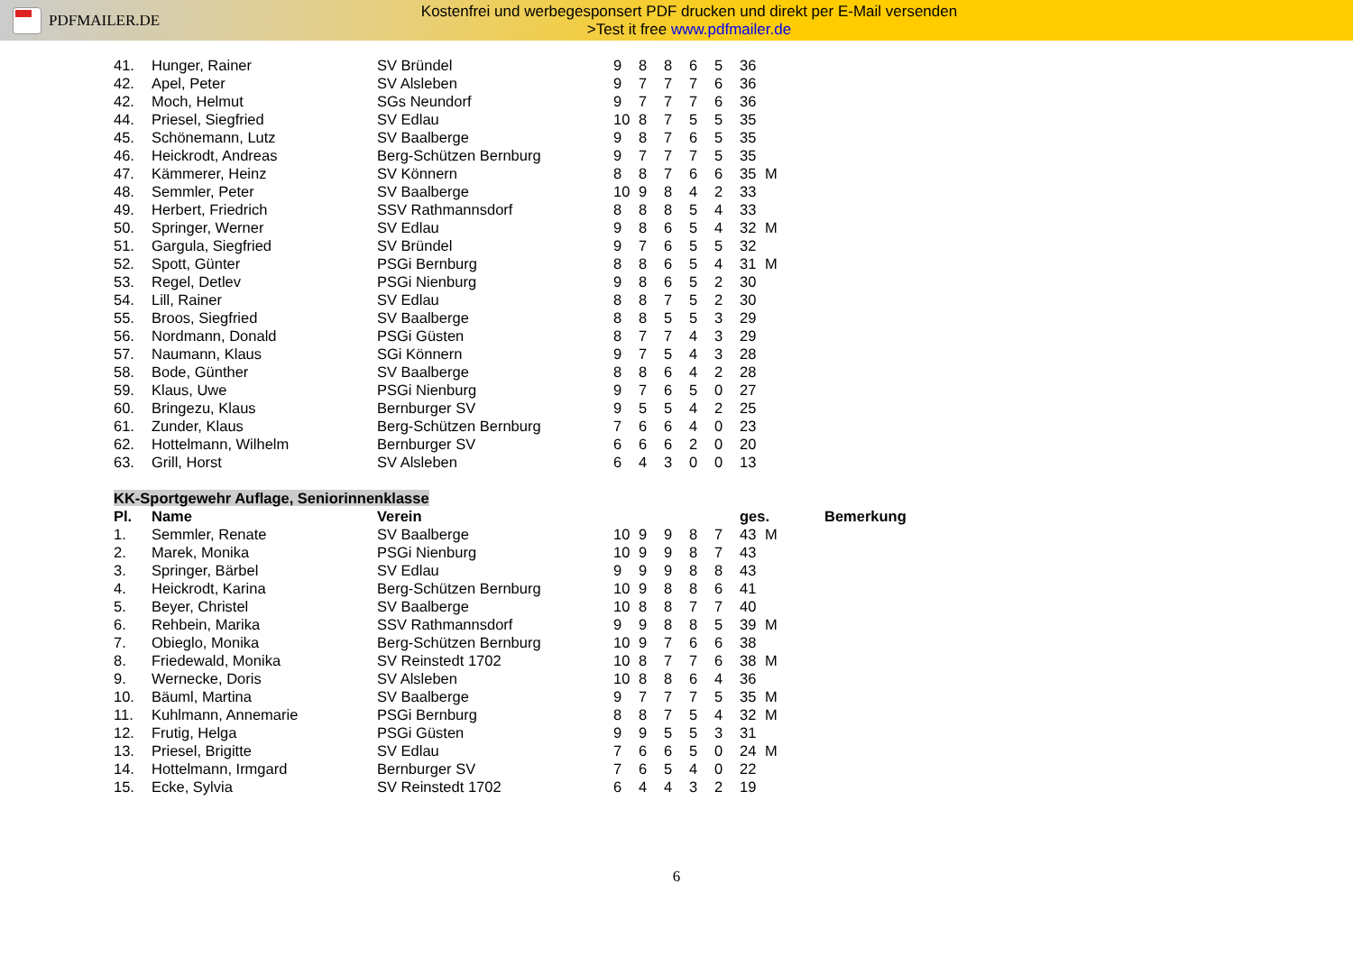PDFMAILER.DE
Kostenfrei und werbegesponsert PDF drucken und direkt per E-Mail versenden >Test it free www.pdfmailer.de
| 41. | Hunger, Rainer | SV Bründel | 9 | 8 | 8 | 6 | 5 | 36 | | |
| 42. | Apel, Peter | SV Alsleben | 9 | 7 | 7 | 7 | 6 | 36 | | |
| 42. | Moch, Helmut | SGs Neundorf | 9 | 7 | 7 | 7 | 6 | 36 | | |
| 44. | Priesel, Siegfried | SV Edlau | 10 | 8 | 7 | 5 | 5 | 35 | | |
| 45. | Schönemann, Lutz | SV Baalberge | 9 | 8 | 7 | 6 | 5 | 35 | | |
| 46. | Heickrodt, Andreas | Berg-Schützen Bernburg | 9 | 7 | 7 | 7 | 5 | 35 | | |
| 47. | Kämmerer, Heinz | SV Könnern | 8 | 8 | 7 | 6 | 6 | 35 | M | |
| 48. | Semmler, Peter | SV Baalberge | 10 | 9 | 8 | 4 | 2 | 33 | | |
| 49. | Herbert, Friedrich | SSV Rathmannsdorf | 8 | 8 | 8 | 5 | 4 | 33 | | |
| 50. | Springer, Werner | SV Edlau | 9 | 8 | 6 | 5 | 4 | 32 | M | |
| 51. | Gargula, Siegfried | SV Bründel | 9 | 7 | 6 | 5 | 5 | 32 | | |
| 52. | Spott, Günter | PSGi Bernburg | 8 | 8 | 6 | 5 | 4 | 31 | M | |
| 53. | Regel, Detlev | PSGi Nienburg | 9 | 8 | 6 | 5 | 2 | 30 | | |
| 54. | Lill, Rainer | SV Edlau | 8 | 8 | 7 | 5 | 2 | 30 | | |
| 55. | Broos, Siegfried | SV Baalberge | 8 | 8 | 5 | 5 | 3 | 29 | | |
| 56. | Nordmann, Donald | PSGi Güsten | 8 | 7 | 7 | 4 | 3 | 29 | | |
| 57. | Naumann, Klaus | SGi Könnern | 9 | 7 | 5 | 4 | 3 | 28 | | |
| 58. | Bode, Günther | SV Baalberge | 8 | 8 | 6 | 4 | 2 | 28 | | |
| 59. | Klaus, Uwe | PSGi Nienburg | 9 | 7 | 6 | 5 | 0 | 27 | | |
| 60. | Bringezu, Klaus | Bernburger SV | 9 | 5 | 5 | 4 | 2 | 25 | | |
| 61. | Zunder, Klaus | Berg-Schützen Bernburg | 7 | 6 | 6 | 4 | 0 | 23 | | |
| 62. | Hottelmann, Wilhelm | Bernburger SV | 6 | 6 | 6 | 2 | 0 | 20 | | |
| 63. | Grill, Horst | SV Alsleben | 6 | 4 | 3 | 0 | 0 | 13 | | |
| KK-Sportgewehr Auflage, Seniorinnenklasse | | | | | | | | | | |
| Pl. | Name | Verein | | | | | | ges. | | Bemerkung |
| 1. | Semmler, Renate | SV Baalberge | 10 | 9 | 9 | 8 | 7 | 43 | M | |
| 2. | Marek, Monika | PSGi Nienburg | 10 | 9 | 9 | 8 | 7 | 43 | | |
| 3. | Springer, Bärbel | SV Edlau | 9 | 9 | 9 | 8 | 8 | 43 | | |
| 4. | Heickrodt, Karina | Berg-Schützen Bernburg | 10 | 9 | 8 | 8 | 6 | 41 | | |
| 5. | Beyer, Christel | SV Baalberge | 10 | 8 | 8 | 7 | 7 | 40 | | |
| 6. | Rehbein, Marika | SSV Rathmannsdorf | 9 | 9 | 8 | 8 | 5 | 39 | M | |
| 7. | Obieglo, Monika | Berg-Schützen Bernburg | 10 | 9 | 7 | 6 | 6 | 38 | | |
| 8. | Friedewald, Monika | SV Reinstedt 1702 | 10 | 8 | 7 | 7 | 6 | 38 | M | |
| 9. | Wernecke, Doris | SV Alsleben | 10 | 8 | 8 | 6 | 4 | 36 | | |
| 10. | Bäuml, Martina | SV Baalberge | 9 | 7 | 7 | 7 | 5 | 35 | M | |
| 11. | Kuhlmann, Annemarie | PSGi Bernburg | 8 | 8 | 7 | 5 | 4 | 32 | M | |
| 12. | Frutig, Helga | PSGi Güsten | 9 | 9 | 5 | 5 | 3 | 31 | | |
| 13. | Priesel, Brigitte | SV Edlau | 7 | 6 | 6 | 5 | 0 | 24 | M | |
| 14. | Hottelmann, Irmgard | Bernburger SV | 7 | 6 | 5 | 4 | 0 | 22 | | |
| 15. | Ecke, Sylvia | SV Reinstedt 1702 | 6 | 4 | 4 | 3 | 2 | 19 | | |
6